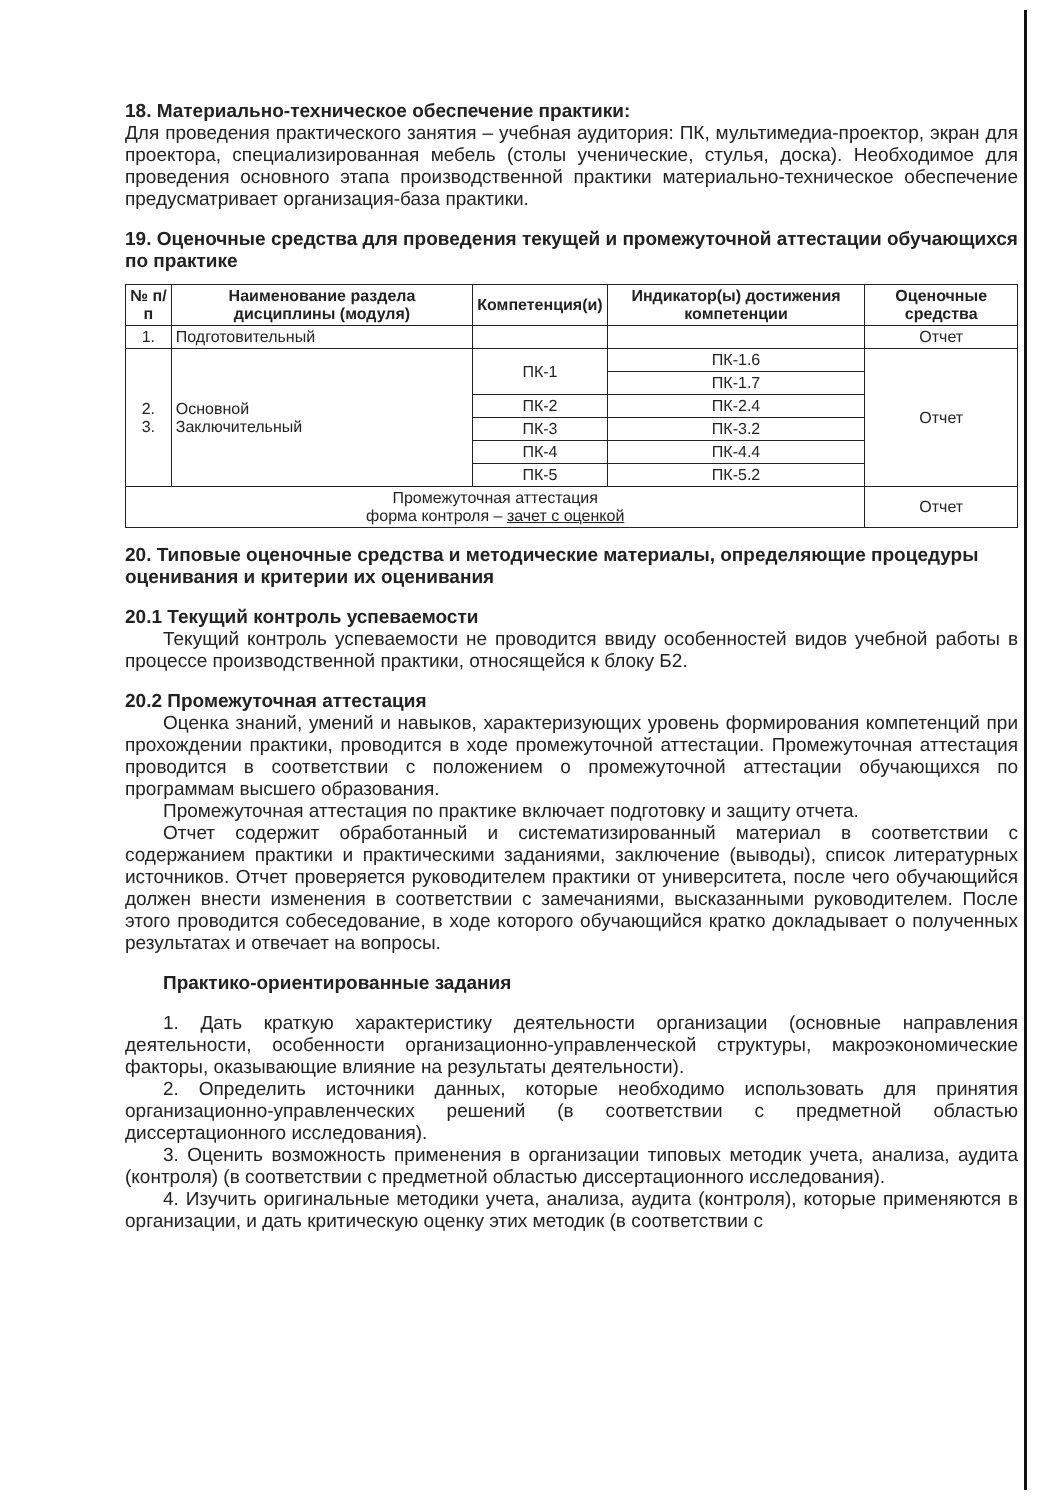18. Материально-техническое обеспечение практики:
Для проведения практического занятия – учебная аудитория: ПК, мультимедиа-проектор, экран для проектора, специализированная мебель (столы ученические, стулья, доска). Необходимое для проведения основного этапа производственной практики материально-техническое обеспечение предусматривает организация-база практики.
19. Оценочные средства для проведения текущей и промежуточной аттестации обучающихся по практике
| № п/п | Наименование раздела дисциплины (модуля) | Компетенция(и) | Индикатор(ы) достижения компетенции | Оценочные средства |
| --- | --- | --- | --- | --- |
| 1. | Подготовительный | | | Отчет |
| 2. 3. | Основной Заключительный | ПК-1 | ПК-1.6 | Отчет |
| | | | ПК-1.7 | |
| | | ПК-2 | ПК-2.4 | |
| | | ПК-3 | ПК-3.2 | |
| | | ПК-4 | ПК-4.4 | |
| | | ПК-5 | ПК-5.2 | |
| Промежуточная аттестация форма контроля – зачет с оценкой | | | | Отчет |
20. Типовые оценочные средства и методические материалы, определяющие процедуры оценивания и критерии их оценивания
20.1 Текущий контроль успеваемости
Текущий контроль успеваемости не проводится ввиду особенностей видов учебной работы в процессе производственной практики, относящейся к блоку Б2.
20.2 Промежуточная аттестация
Оценка знаний, умений и навыков, характеризующих уровень формирования компетенций при прохождении практики, проводится в ходе промежуточной аттестации. Промежуточная аттестация проводится в соответствии с положением о промежуточной аттестации обучающихся по программам высшего образования.
Промежуточная аттестация по практике включает подготовку и защиту отчета.
Отчет содержит обработанный и систематизированный материал в соответствии с содержанием практики и практическими заданиями, заключение (выводы), список литературных источников. Отчет проверяется руководителем практики от университета, после чего обучающийся должен внести изменения в соответствии с замечаниями, высказанными руководителем. После этого проводится собеседование, в ходе которого обучающийся кратко докладывает о полученных результатах и отвечает на вопросы.
Практико-ориентированные задания
1. Дать краткую характеристику деятельности организации (основные направления деятельности, особенности организационно-управленческой структуры, макроэкономические факторы, оказывающие влияние на результаты деятельности).
2. Определить источники данных, которые необходимо использовать для принятия организационно-управленческих решений (в соответствии с предметной областью диссертационного исследования).
3. Оценить возможность применения в организации типовых методик учета, анализа, аудита (контроля) (в соответствии с предметной областью диссертационного исследования).
4. Изучить оригинальные методики учета, анализа, аудита (контроля), которые применяются в организации, и дать критическую оценку этих методик (в соответствии с